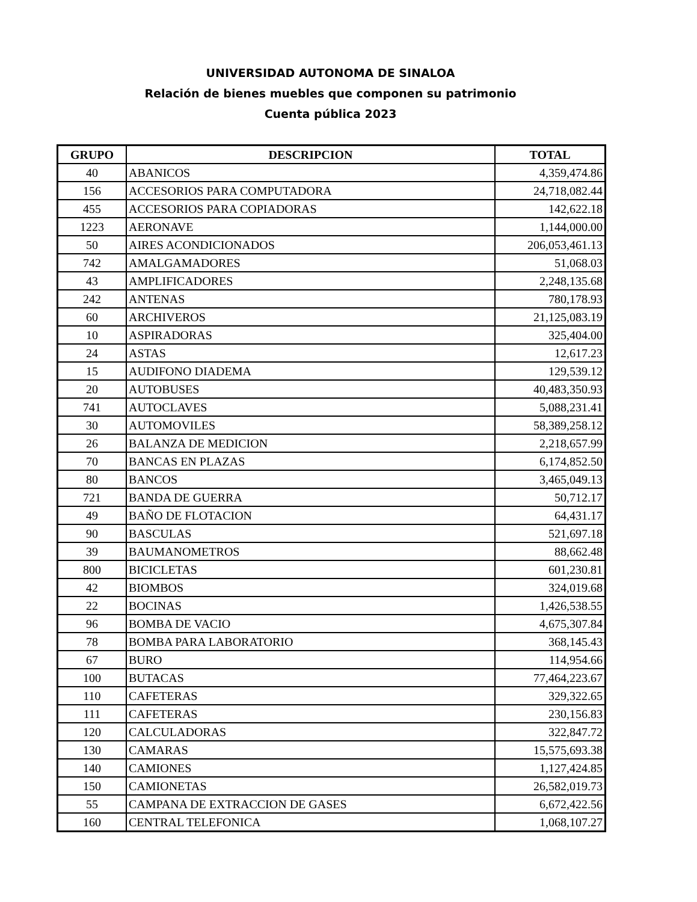UNIVERSIDAD AUTONOMA DE SINALOA
Relación de bienes muebles que componen su patrimonio
Cuenta pública 2023
| GRUPO | DESCRIPCION | TOTAL |
| --- | --- | --- |
| 40 | ABANICOS | 4,359,474.86 |
| 156 | ACCESORIOS PARA COMPUTADORA | 24,718,082.44 |
| 455 | ACCESORIOS PARA COPIADORAS | 142,622.18 |
| 1223 | AERONAVE | 1,144,000.00 |
| 50 | AIRES ACONDICIONADOS | 206,053,461.13 |
| 742 | AMALGAMADORES | 51,068.03 |
| 43 | AMPLIFICADORES | 2,248,135.68 |
| 242 | ANTENAS | 780,178.93 |
| 60 | ARCHIVEROS | 21,125,083.19 |
| 10 | ASPIRADORAS | 325,404.00 |
| 24 | ASTAS | 12,617.23 |
| 15 | AUDIFONO DIADEMA | 129,539.12 |
| 20 | AUTOBUSES | 40,483,350.93 |
| 741 | AUTOCLAVES | 5,088,231.41 |
| 30 | AUTOMOVILES | 58,389,258.12 |
| 26 | BALANZA DE MEDICION | 2,218,657.99 |
| 70 | BANCAS EN PLAZAS | 6,174,852.50 |
| 80 | BANCOS | 3,465,049.13 |
| 721 | BANDA DE GUERRA | 50,712.17 |
| 49 | BAÑO DE FLOTACION | 64,431.17 |
| 90 | BASCULAS | 521,697.18 |
| 39 | BAUMANOMETROS | 88,662.48 |
| 800 | BICICLETAS | 601,230.81 |
| 42 | BIOMBOS | 324,019.68 |
| 22 | BOCINAS | 1,426,538.55 |
| 96 | BOMBA DE VACIO | 4,675,307.84 |
| 78 | BOMBA PARA LABORATORIO | 368,145.43 |
| 67 | BURO | 114,954.66 |
| 100 | BUTACAS | 77,464,223.67 |
| 110 | CAFETERAS | 329,322.65 |
| 111 | CAFETERAS | 230,156.83 |
| 120 | CALCULADORAS | 322,847.72 |
| 130 | CAMARAS | 15,575,693.38 |
| 140 | CAMIONES | 1,127,424.85 |
| 150 | CAMIONETAS | 26,582,019.73 |
| 55 | CAMPANA DE EXTRACCION DE GASES | 6,672,422.56 |
| 160 | CENTRAL TELEFONICA | 1,068,107.27 |